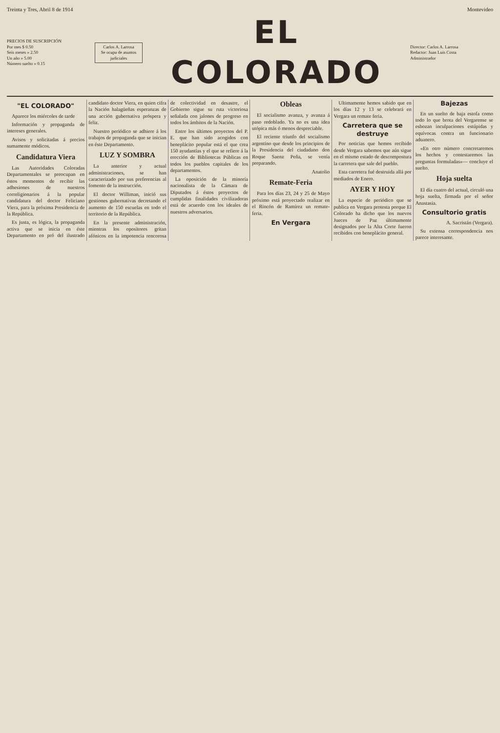Treinta y Tres, Abril 8 de 1914 Montevideo
PRECIOS DE SUSCRIPCIÓN
Por mes $ 0.50
Seis meses » 2.50
Un año » 5.00
Número suelto » 0.15
Carlos A. Larrosa
Se ocupa de asuntos judiciales
EL COLORADO
Director: Carlos A. Larrosa
Redactor: Juan Luis Costa
Administrador
"EL COLORADO"
Aparece los miércoles de tarde
Información y propaganda de intereses generales.
Avisos y solicitadas á precios sumamente módicos.
Candidatura Viera
Las Autoridades Coloradas Departamentales se preocupan en éstos momentos de recibir las adhesiones de nuestros correligionarios á la popular candidatura del doctor Feliciano Viera, para la próxima Presidencia de la República.
Es justa, es lógica, la propaganda activa que se inicia en éste Departamento en pró del ilustrado candidato doctor Viera, en quien cifra la Nación halagüeñas esperanzas de una acción gubernativa próspera y feliz.
Nuestro periódico se adhiere á los trabajos de propaganda que se inician en éste Departamento.
LUZ Y SOMBRA
La anterior y actual administraciones, se han caracterizado por sus preferencias al fomento de la instrucción.
El doctor Williman, inició sus gestiones gubernativas decretando el aumento de 150 escuelas en todo el territorio de la República.
En la presente administración, mientras los opositores gritan afónicos en la impotencia rencorosa de colectividad en desastre, el Gobierno sigue su ruta victoriosa señalada con jalones de progreso en todos los ámbitos de la Nación.
Entre los últimos proyectos del P. E. que han sido acogidos con beneplácito popular está el que crea 150 ayudantías y el que se refiere á la erección de Bibliotecas Públicas en todos los pueblos capitales de los departamentos.
La oposición de la minoría nacionalista de la Cámara de Diputados á éstos proyectos de cumplidas finalidades civilizadoras está de acuerdo con los ideales de nuestros adversarios.
Obleas
El socialismo avanza, y avanza á paso redoblado. Ya no es una idea utópica más ó menos despreciable.
El reciente triunfo del socialismo argentino que desde los principios de la Presidencia del ciudadano don Roque Saenz Peña, se venía preparando.
Anatolio
Remate-Feria
Para los días 23, 24 y 25 de Mayo próximo está proyectado realizar en el Rincón de Ramírez un remate-feria.
En Vergara
Ultimamente hemos sabido que en los días 12 y 13 se celebrará en Vergara un remate feria.
Carretera que se destruye
Por noticias que hemos recibido desde Vergara sabemos que aún sigue en el mismo estado de descompostura la carretera que sale del pueblo.
Esta carretera fué destruida allá por mediados de Enero.
AYER Y HOY
La especie de periódico que se publica en Vergara protesta porque El Colorado ha dicho que los nuevos Jueces de Paz últimamente designados por la Alta Corte fueron recibidos con beneplácito general.
Bajezas
En un suelto de baja estofa como todo lo que brota del Vergarense se esbozan inculpaciones estúpidas y equívocas contra un funcionario aduanero.
«En otro número concretaremos los hechos y contestaremos las preguntas formuladas»— concluye el suelto.
Hoja suelta
El día cuatro del actual, circuló una hoja suelta, firmada por el señor Anastasia.
Consultorio gratis
A. Sacristán (Vergara).
Su extensa correspondencia nos parece interesante.